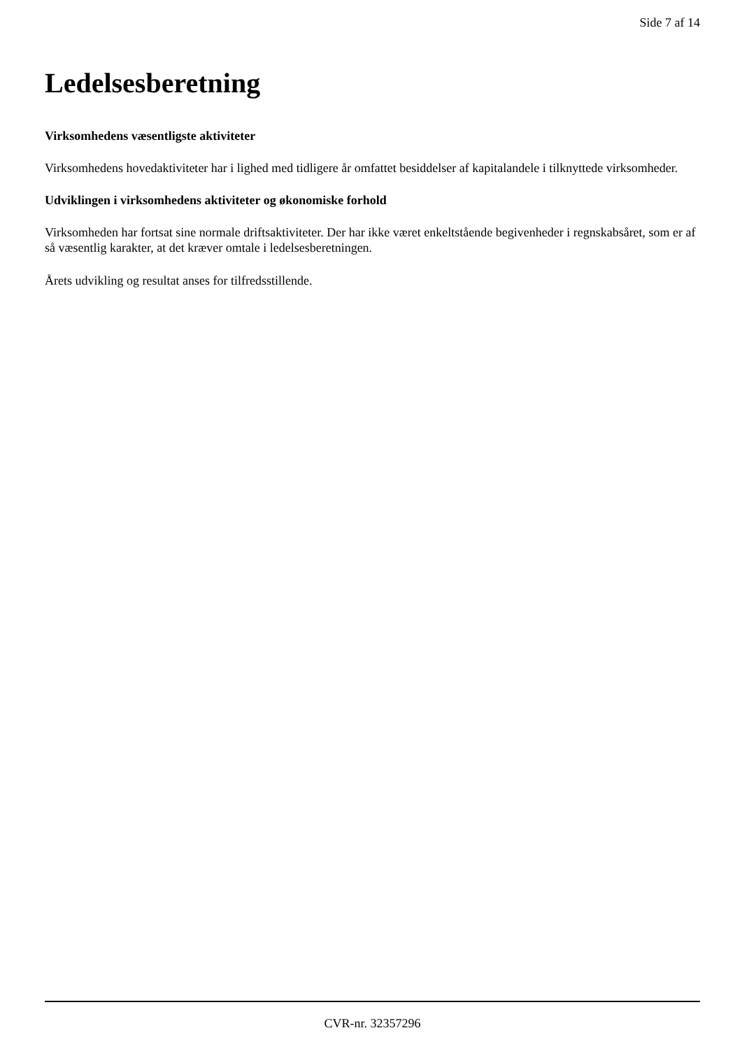Side 7 af 14
Ledelsesberetning
Virksomhedens væsentligste aktiviteter
Virksomhedens hovedaktiviteter har i lighed med tidligere år omfattet besiddelser af kapitalandele i tilknyttede virksomheder.
Udviklingen i virksomhedens aktiviteter og økonomiske forhold
Virksomheden har fortsat sine normale driftsaktiviteter. Der har ikke været enkeltstående begivenheder i regnskabsåret, som er af så væsentlig karakter, at det kræver omtale i ledelsesberetningen.
Årets udvikling og resultat anses for tilfredsstillende.
CVR-nr. 32357296